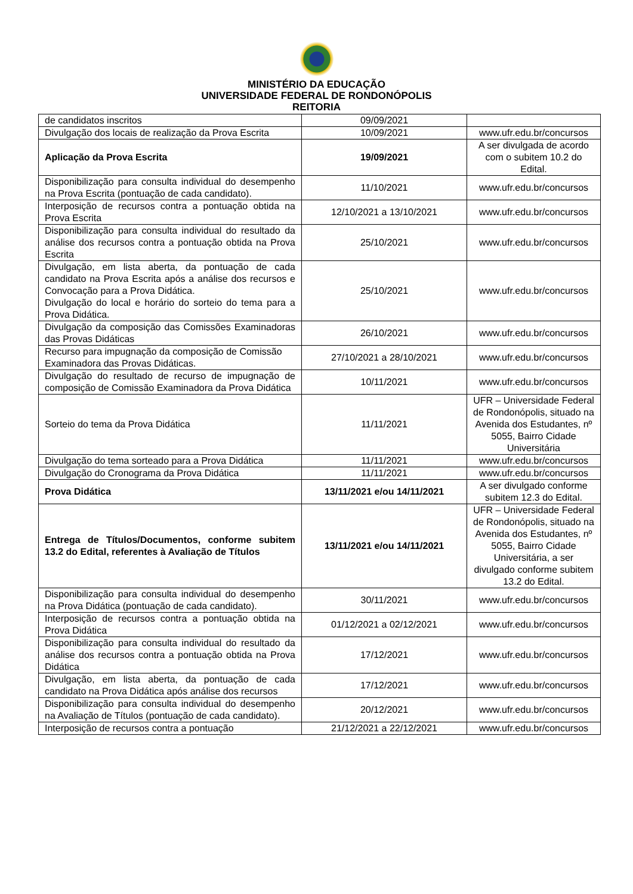MINISTÉRIO DA EDUCAÇÃO
UNIVERSIDADE FEDERAL DE RONDONÓPOLIS
REITORIA
| de candidatos inscritos | 09/09/2021 | |
| Divulgação dos locais de realização da Prova Escrita | 10/09/2021 | www.ufr.edu.br/concursos |
| Aplicação da Prova Escrita | 19/09/2021 | A ser divulgada de acordo com o subitem 10.2 do Edital. |
| Disponibilização para consulta individual do desempenho na Prova Escrita (pontuação de cada candidato). | 11/10/2021 | www.ufr.edu.br/concursos |
| Interposição de recursos contra a pontuação obtida na Prova Escrita | 12/10/2021 a 13/10/2021 | www.ufr.edu.br/concursos |
| Disponibilização para consulta individual do resultado da análise dos recursos contra a pontuação obtida na Prova Escrita | 25/10/2021 | www.ufr.edu.br/concursos |
| Divulgação, em lista aberta, da pontuação de cada candidato na Prova Escrita após a análise dos recursos e Convocação para a Prova Didática. Divulgação do local e horário do sorteio do tema para a Prova Didática. | 25/10/2021 | www.ufr.edu.br/concursos |
| Divulgação da composição das Comissões Examinadoras das Provas Didáticas | 26/10/2021 | www.ufr.edu.br/concursos |
| Recurso para impugnação da composição de Comissão Examinadora das Provas Didáticas. | 27/10/2021 a 28/10/2021 | www.ufr.edu.br/concursos |
| Divulgação do resultado de recurso de impugnação de composição de Comissão Examinadora da Prova Didática | 10/11/2021 | www.ufr.edu.br/concursos |
| Sorteio do tema da Prova Didática | 11/11/2021 | UFR – Universidade Federal de Rondonópolis, situado na Avenida dos Estudantes, nº 5055, Bairro Cidade Universitária |
| Divulgação do tema sorteado para a Prova Didática | 11/11/2021 | www.ufr.edu.br/concursos |
| Divulgação do Cronograma da Prova Didática | 11/11/2021 | www.ufr.edu.br/concursos |
| Prova Didática | 13/11/2021 e/ou 14/11/2021 | A ser divulgado conforme subitem 12.3 do Edital. |
| Entrega de Títulos/Documentos, conforme subitem 13.2 do Edital, referentes à Avaliação de Títulos | 13/11/2021 e/ou 14/11/2021 | UFR – Universidade Federal de Rondonópolis, situado na Avenida dos Estudantes, nº 5055, Bairro Cidade Universitária, a ser divulgado conforme subitem 13.2 do Edital. |
| Disponibilização para consulta individual do desempenho na Prova Didática (pontuação de cada candidato). | 30/11/2021 | www.ufr.edu.br/concursos |
| Interposição de recursos contra a pontuação obtida na Prova Didática | 01/12/2021 a 02/12/2021 | www.ufr.edu.br/concursos |
| Disponibilização para consulta individual do resultado da análise dos recursos contra a pontuação obtida na Prova Didática | 17/12/2021 | www.ufr.edu.br/concursos |
| Divulgação, em lista aberta, da pontuação de cada candidato na Prova Didática após análise dos recursos | 17/12/2021 | www.ufr.edu.br/concursos |
| Disponibilização para consulta individual do desempenho na Avaliação de Títulos (pontuação de cada candidato). | 20/12/2021 | www.ufr.edu.br/concursos |
| Interposição de recursos contra a pontuação | 21/12/2021 a 22/12/2021 | www.ufr.edu.br/concursos |